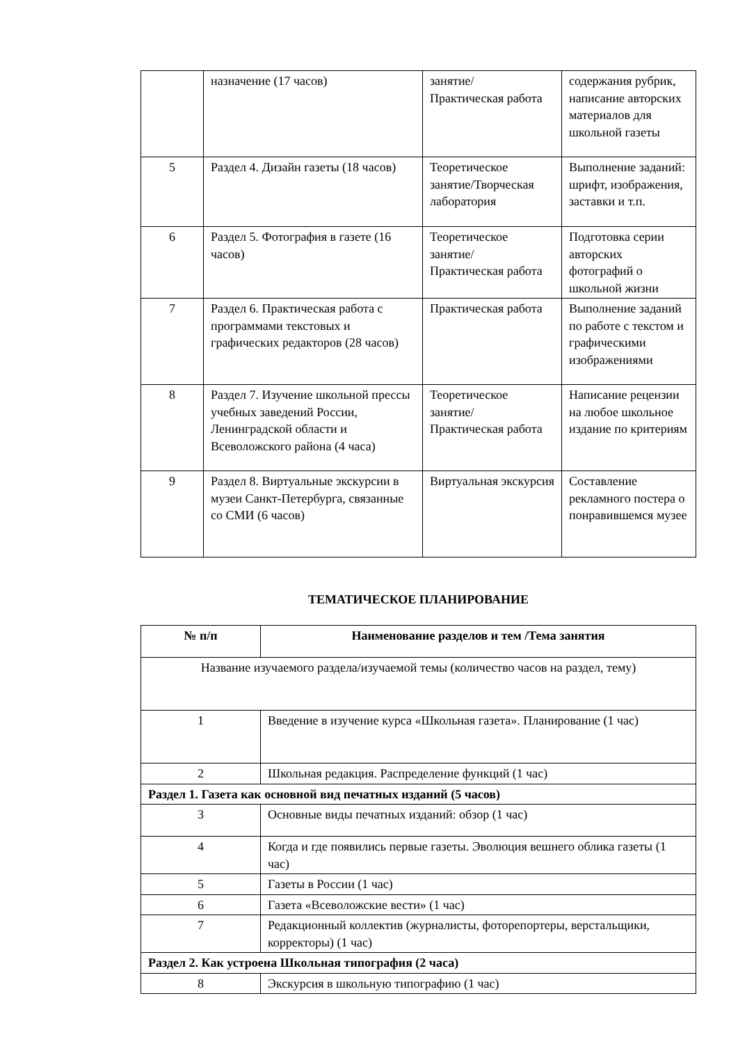| | назначение (17 часов) | занятие/ Практическая работа | содержания рубрик, написание авторских материалов для школьной газеты |
| 5 | Раздел 4. Дизайн газеты (18 часов) | Теоретическое занятие/Творческая лаборатория | Выполнение заданий: шрифт, изображения, заставки и т.п. |
| 6 | Раздел 5. Фотография в газете (16 часов) | Теоретическое занятие/ Практическая работа | Подготовка серии авторских фотографий о школьной жизни |
| 7 | Раздел 6. Практическая работа с программами текстовых и графических редакторов (28 часов) | Практическая работа | Выполнение заданий по работе с текстом и графическими изображениями |
| 8 | Раздел 7. Изучение школьной прессы учебных заведений России, Ленинградской области и Всеволожского района (4 часа) | Теоретическое занятие/ Практическая работа | Написание рецензии на любое школьное издание по критериям |
| 9 | Раздел 8. Виртуальные экскурсии в музеи Санкт-Петербурга, связанные со СМИ (6 часов) | Виртуальная экскурсия | Составление рекламного постера о понравившемся музее |
ТЕМАТИЧЕСКОЕ ПЛАНИРОВАНИЕ
| № п/п | Наименование разделов и тем /Тема занятия |
| --- | --- |
| Название изучаемого раздела/изучаемой темы (количество часов на раздел, тему) | |
| 1 | Введение в изучение курса «Школьная газета». Планирование (1 час) |
| 2 | Школьная редакция. Распределение функций (1 час) |
| Раздел 1. Газета как основной вид печатных изданий (5 часов) | |
| 3 | Основные виды печатных изданий: обзор (1 час) |
| 4 | Когда и где появились первые газеты. Эволюция вешнего облика газеты (1 час) |
| 5 | Газеты в России (1 час) |
| 6 | Газета «Всеволожские вести» (1 час) |
| 7 | Редакционный коллектив (журналисты, фоторепортеры, верстальщики, корректоры) (1 час) |
| Раздел 2. Как устроена Школьная типография (2 часа) | |
| 8 | Экскурсия в школьную типографию (1 час) |